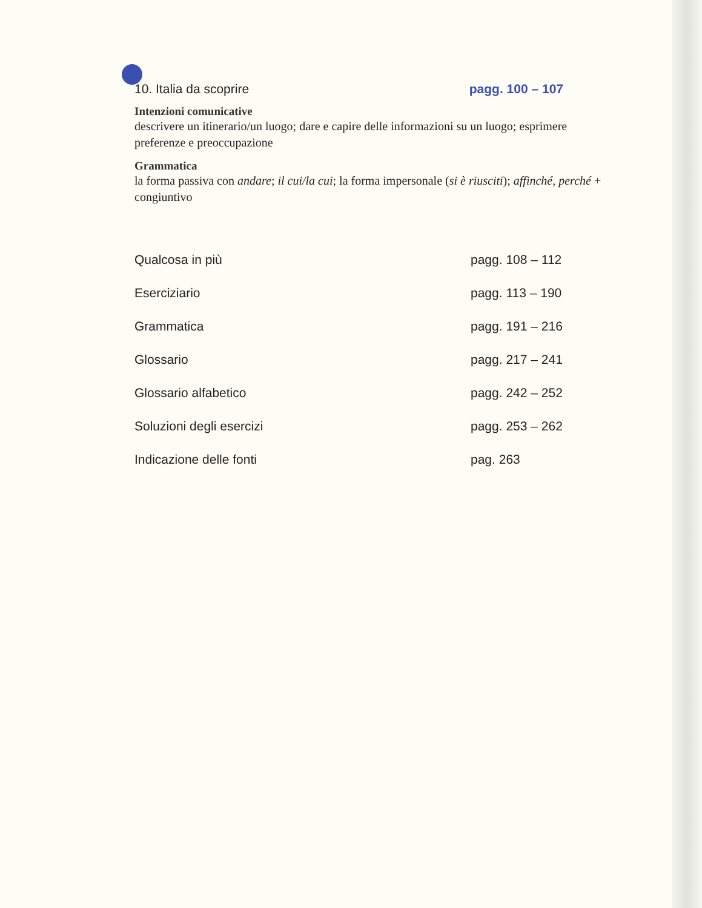10. Italia da scoprire pagg. 100 – 107
Intenzioni comunicative
descrivere un itinerario/un luogo; dare e capire delle informazioni su un luogo; esprimere preferenze e preoccupazione
Grammatica
la forma passiva con andare; il cui/la cui; la forma impersonale (si è riusciti); affinché, perché + congiuntivo
Qualcosa in più pagg. 108 – 112
Eserciziario pagg. 113 – 190
Grammatica pagg. 191 – 216
Glossario pagg. 217 – 241
Glossario alfabetico pagg. 242 – 252
Soluzioni degli esercizi pagg. 253 – 262
Indicazione delle fonti pag. 263